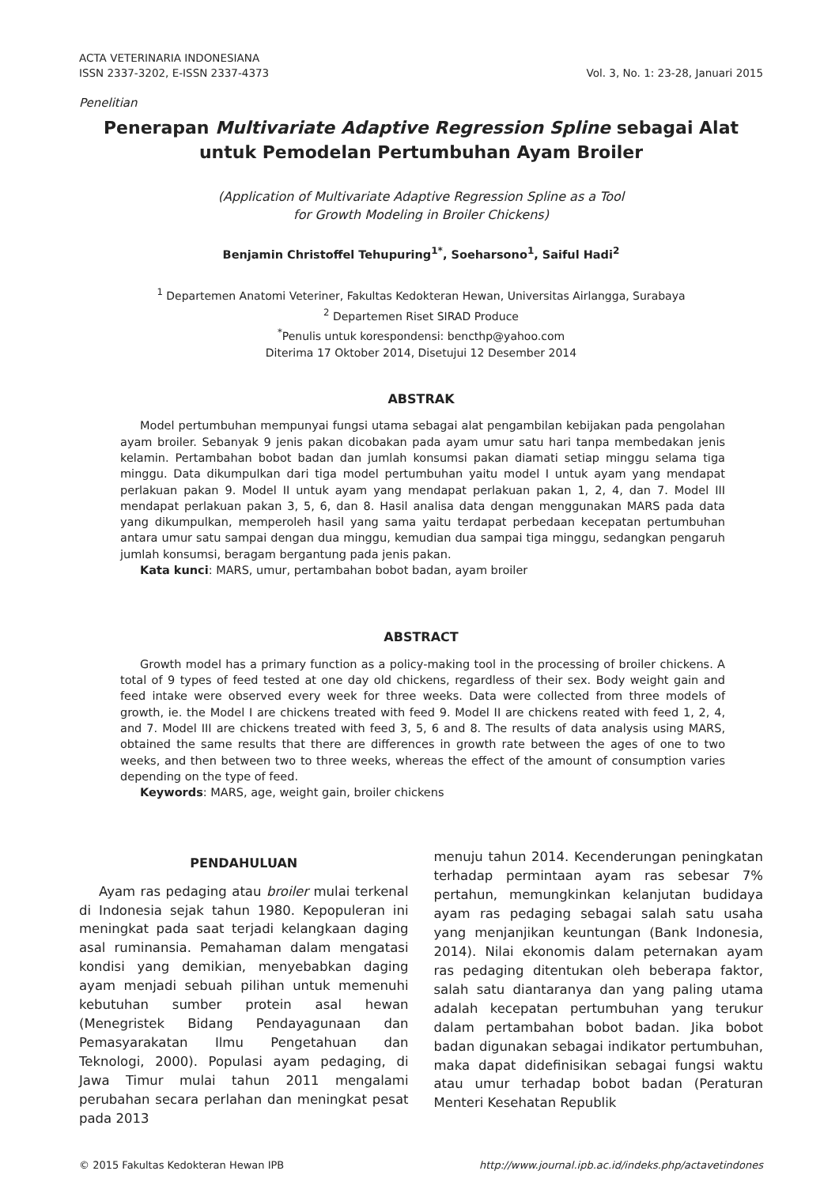ACTA VETERINARIA INDONESIANA
ISSN 2337-3202, E-ISSN 2337-4373
Vol. 3, No. 1: 23-28, Januari 2015
Penelitian
Penerapan Multivariate Adaptive Regression Spline sebagai Alat untuk Pemodelan Pertumbuhan Ayam Broiler
(Application of Multivariate Adaptive Regression Spline as a Tool
for Growth Modeling in Broiler Chickens)
Benjamin Christoffel Tehupuring<sup>1*</sup>, Soeharsono<sup>1</sup>, Saiful Hadi<sup>2</sup>
<sup>1</sup> Departemen Anatomi Veteriner, Fakultas Kedokteran Hewan, Universitas Airlangga, Surabaya
<sup>2</sup> Departemen Riset SIRAD Produce
<sup>*</sup> Penulis untuk korespondensi: bencthp@yahoo.com
Diterima 17 Oktober 2014, Disetujui 12 Desember 2014
ABSTRAK
Model pertumbuhan mempunyai fungsi utama sebagai alat pengambilan kebijakan pada pengolahan ayam broiler. Sebanyak 9 jenis pakan dicobakan pada ayam umur satu hari tanpa membedakan jenis kelamin. Pertambahan bobot badan dan jumlah konsumsi pakan diamati setiap minggu selama tiga minggu. Data dikumpulkan dari tiga model pertumbuhan yaitu model I untuk ayam yang mendapat perlakuan pakan 9. Model II untuk ayam yang mendapat perlakuan pakan 1, 2, 4, dan 7. Model III mendapat perlakuan pakan 3, 5, 6, dan 8. Hasil analisa data dengan menggunakan MARS pada data yang dikumpulkan, memperoleh hasil yang sama yaitu terdapat perbedaan kecepatan pertumbuhan antara umur satu sampai dengan dua minggu, kemudian dua sampai tiga minggu, sedangkan pengaruh jumlah konsumsi, beragam bergantung pada jenis pakan.
Kata kunci: MARS, umur, pertambahan bobot badan, ayam broiler
ABSTRACT
Growth model has a primary function as a policy-making tool in the processing of broiler chickens. A total of 9 types of feed tested at one day old chickens, regardless of their sex. Body weight gain and feed intake were observed every week for three weeks. Data were collected from three models of growth, ie. the Model I are chickens treated with feed 9. Model II are chickens reated with feed 1, 2, 4, and 7. Model III are chickens treated with feed 3, 5, 6 and 8. The results of data analysis using MARS, obtained the same results that there are differences in growth rate between the ages of one to two weeks, and then between two to three weeks, whereas the effect of the amount of consumption varies depending on the type of feed.
Keywords: MARS, age, weight gain, broiler chickens
PENDAHULUAN
Ayam ras pedaging atau broiler mulai terkenal di Indonesia sejak tahun 1980. Kepopuleran ini meningkat pada saat terjadi kelangkaan daging asal ruminansia. Pemahaman dalam mengatasi kondisi yang demikian, menyebabkan daging ayam menjadi sebuah pilihan untuk memenuhi kebutuhan sumber protein asal hewan (Menegristek Bidang Pendayagunaan dan Pemasyarakatan Ilmu Pengetahuan dan Teknologi, 2000). Populasi ayam pedaging, di Jawa Timur mulai tahun 2011 mengalami perubahan secara perlahan dan meningkat pesat pada 2013
menuju tahun 2014. Kecenderungan peningkatan terhadap permintaan ayam ras sebesar 7% pertahun, memungkinkan kelanjutan budidaya ayam ras pedaging sebagai salah satu usaha yang menjanjikan keuntungan (Bank Indonesia, 2014). Nilai ekonomis dalam peternakan ayam ras pedaging ditentukan oleh beberapa faktor, salah satu diantaranya dan yang paling utama adalah kecepatan pertumbuhan yang terukur dalam pertambahan bobot badan. Jika bobot badan digunakan sebagai indikator pertumbuhan, maka dapat didefinisikan sebagai fungsi waktu atau umur terhadap bobot badan (Peraturan Menteri Kesehatan Republik
© 2015 Fakultas Kedokteran Hewan IPB
http://www.journal.ipb.ac.id/indeks.php/actavetindones